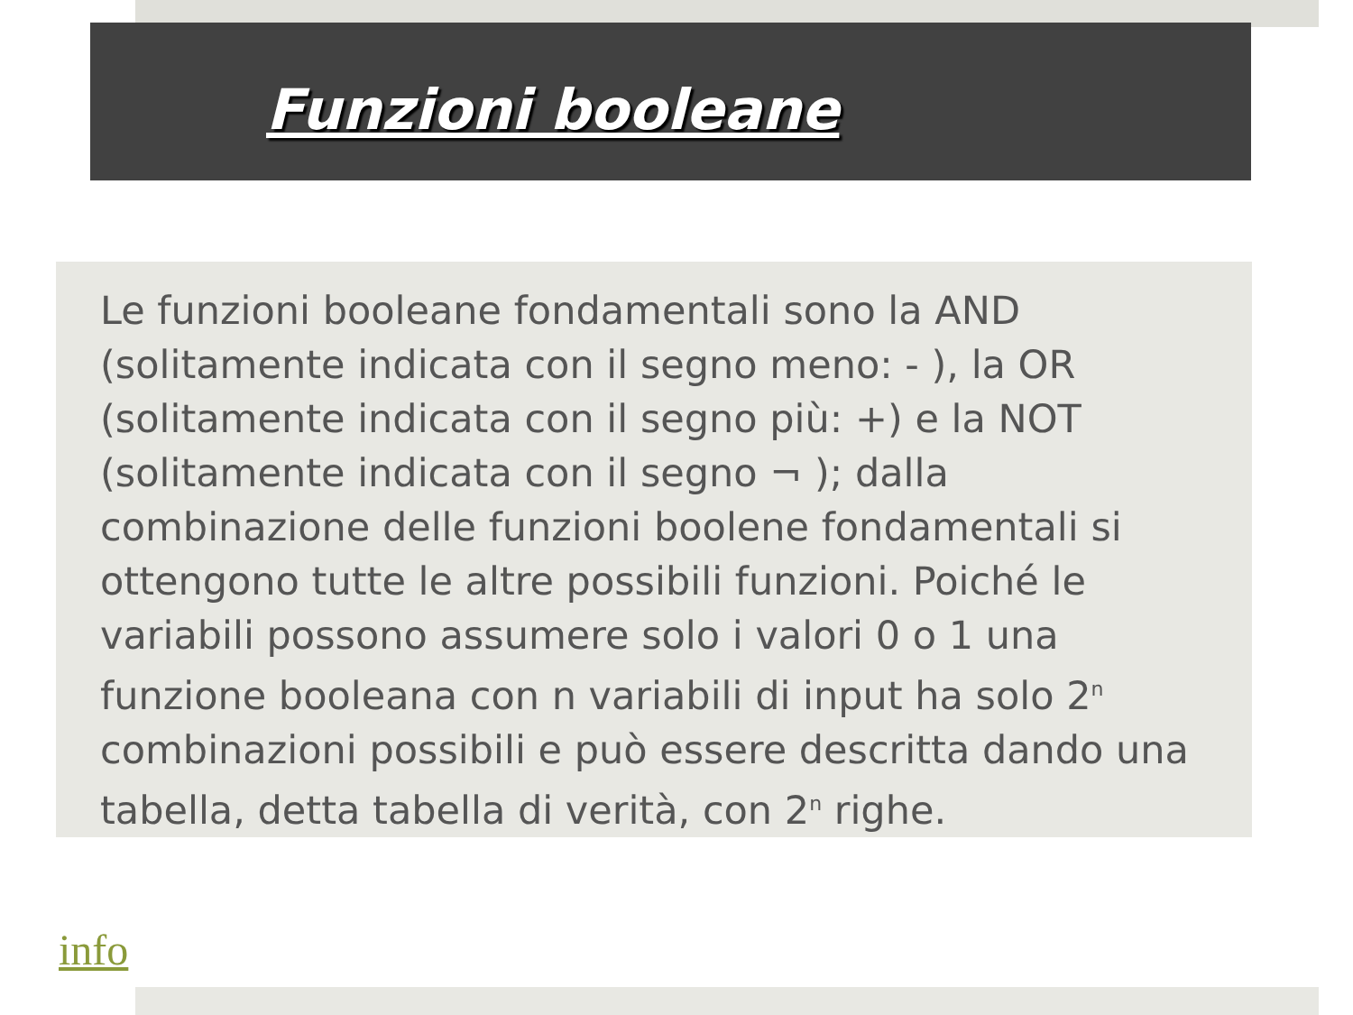Funzioni booleane
Le funzioni booleane fondamentali sono la AND (solitamente indicata con il segno meno: - ), la OR (solitamente indicata con il segno più: +) e la NOT (solitamente indicata con il segno ¬ ); dalla combinazione delle funzioni boolene fondamentali si ottengono tutte le altre possibili funzioni. Poiché le variabili possono assumere solo i valori 0 o 1 una funzione booleana con n variabili di input ha solo 2<sup>n</sup> combinazioni possibili e può essere descritta dando una tabella, detta tabella di verità, con 2<sup>n</sup> righe.
info